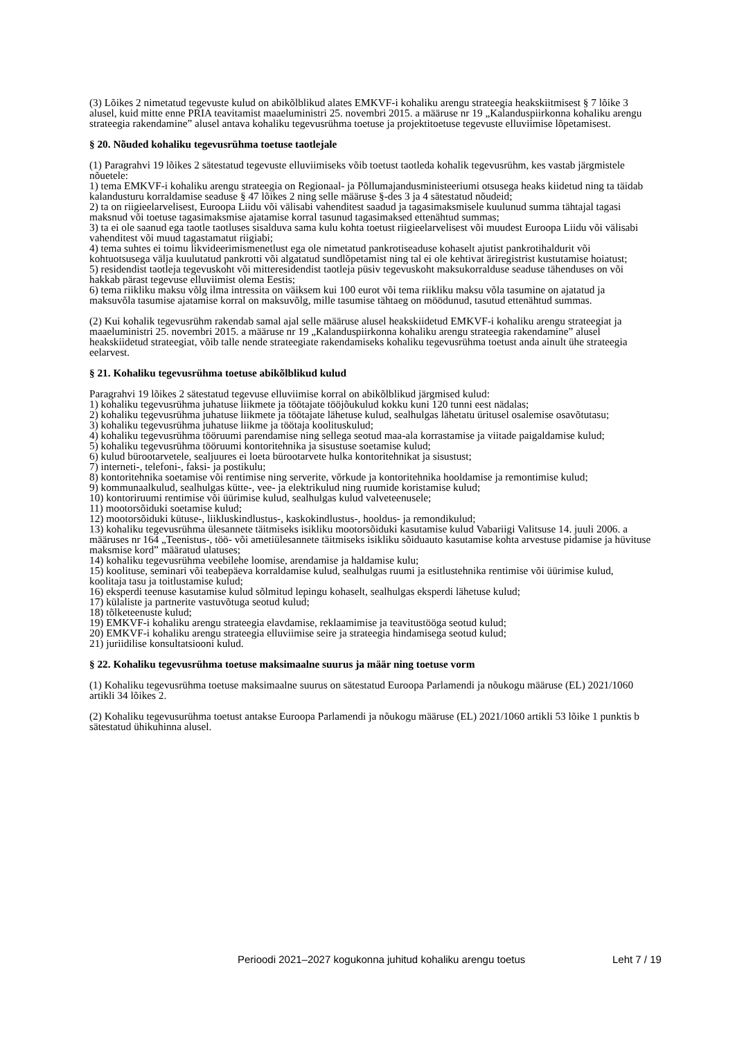(3) Lõikes 2 nimetatud tegevuste kulud on abikõlblikud alates EMKVF-i kohaliku arengu strateegia heakskiitmisest § 7 lõike 3 alusel, kuid mitte enne PRIA teavitamist maaeluministri 25. novembri 2015. a määruse nr 19 „Kalanduspiirkonna kohaliku arengu strateegia rakendamine” alusel antava kohaliku tegevusrühma toetuse ja projektitoetuse tegevuste elluviimise lõpetamisest.
§ 20. Nõuded kohaliku tegevusrühma toetuse taotlejale
(1) Paragrahvi 19 lõikes 2 sätestatud tegevuste elluviimiseks võib toetust taotleda kohalik tegevusrühm, kes vastab järgmistele nõuetele:
1) tema EMKVF-i kohaliku arengu strateegia on Regionaal- ja Põllumajandusministeeriumi otsusega heaks kiidetud ning ta täidab kalandusturu korraldamise seaduse § 47 lõikes 2 ning selle määruse §-des 3 ja 4 sätestatud nõudeid;
2) ta on riigieelarvelisest, Euroopa Liidu või välisabi vahenditest saadud ja tagasimaksmisele kuulunud summa tähtajal tagasi maksnud või toetuse tagasimaksmise ajatamise korral tasunud tagasimaksed ettenähtud summas;
3) ta ei ole saanud ega taotle taotluses sisalduva sama kulu kohta toetust riigieelarvelisest või muudest Euroopa Liidu või välisabi vahenditest või muud tagastamatut riigiabi;
4) tema suhtes ei toimu likvideerimismenetlust ega ole nimetatud pankrotiseaduse kohaselt ajutist pankrotihaldurit või kohtuotsusega välja kuulutatud pankrotti või algatatud sundlõpetamist ning tal ei ole kehtivat äriregistrist kustutamise hoiatust;
5) residendist taotleja tegevuskoht või mitteresidendist taotleja püsiv tegevuskoht maksukorralduse seaduse tähenduses on või hakkab pärast tegevuse elluviimist olema Eestis;
6) tema riikliku maksu võlg ilma intressita on väiksem kui 100 eurot või tema riikliku maksu võla tasumine on ajatatud ja maksuvõla tasumise ajatamise korral on maksuvõlg, mille tasumise tähtaeg on möödunud, tasutud ettenähtud summas.
(2) Kui kohalik tegevusrühm rakendab samal ajal selle määruse alusel heakskiidetud EMKVF-i kohaliku arengu strateegiat ja maaeluministri 25. novembri 2015. a määruse nr 19 „Kalanduspiirkonna kohaliku arengu strateegia rakendamine” alusel heakskiidetud strateegiat, võib talle nende strateegiate rakendamiseks kohaliku tegevusrühma toetust anda ainult ühe strateegia eelarvest.
§ 21. Kohaliku tegevusrühma toetuse abikõlblikud kulud
Paragrahvi 19 lõikes 2 sätestatud tegevuse elluviimise korral on abikõlblikud järgmised kulud:
1) kohaliku tegevusrühma juhatuse liikmete ja töötajate tööjõukulud kokku kuni 120 tunni eest nädalas;
2) kohaliku tegevusrühma juhatuse liikmete ja töötajate lähetuse kulud, sealhulgas lähetatu üritusel osalemise osavõtutasu;
3) kohaliku tegevusrühma juhatuse liikme ja töötaja koolituskulud;
4) kohaliku tegevusrühma tööruumi parendamise ning sellega seotud maa-ala korrastamise ja viitade paigaldamise kulud;
5) kohaliku tegevusrühma tööruumi kontoritehnika ja sisustuse soetamise kulud;
6) kulud bürootarvetele, sealjuures ei loeta bürootarvete hulka kontoritehnikat ja sisustust;
7) interneti-, telefoni-, faksi- ja postikulu;
8) kontoritehnika soetamise või rentimise ning serverite, võrkude ja kontoritehnika hooldamise ja remontimise kulud;
9) kommunaalkulud, sealhulgas kütte-, vee- ja elektrikulud ning ruumide koristamise kulud;
10) kontoriruumi rentimise või üürimise kulud, sealhulgas kulud valveteenusele;
11) mootorsõiduki soetamise kulud;
12) mootorsõiduki kütuse-, liikluskindlustus-, kaskokindlustus-, hooldus- ja remondikulud;
13) kohaliku tegevusrühma ülesannete täitmiseks isikliku mootorsõiduki kasutamise kulud Vabariigi Valitsuse 14. juuli 2006. a määruses nr 164 „Teenistus-, töö- või ametiülesannete täitmiseks isikliku sõiduauto kasutamise kohta arvestuse pidamise ja hüvituse maksmise kord” määratud ulatuses;
14) kohaliku tegevusrühma veebilehe loomise, arendamise ja haldamise kulu;
15) koolituse, seminari või teabepäeva korraldamise kulud, sealhulgas ruumi ja esitlustehnika rentimise või üürimise kulud, koolitaja tasu ja toitlustamise kulud;
16) eksperdi teenuse kasutamise kulud sõlmitud lepingu kohaselt, sealhulgas eksperdi lähetuse kulud;
17) külaliste ja partnerite vastuvõtuga seotud kulud;
18) tõlketeenuste kulud;
19) EMKVF-i kohaliku arengu strateegia elavdamise, reklaamimise ja teavitustööga seotud kulud;
20) EMKVF-i kohaliku arengu strateegia elluviimise seire ja strateegia hindamisega seotud kulud;
21) juriidilise konsultatsiooni kulud.
§ 22. Kohaliku tegevusrühma toetuse maksimaalne suurus ja määr ning toetuse vorm
(1) Kohaliku tegevusrühma toetuse maksimaalne suurus on sätestatud Euroopa Parlamendi ja nõukogu määruse (EL) 2021/1060 artikli 34 lõikes 2.
(2) Kohaliku tegevusurühma toetust antakse Euroopa Parlamendi ja nõukogu määruse (EL) 2021/1060 artikli 53 lõike 1 punktis b sätestatud ühikuhinna alusel.
Perioodi 2021–2027 kogukonna juhitud kohaliku arengu toetus Leht 7 / 19